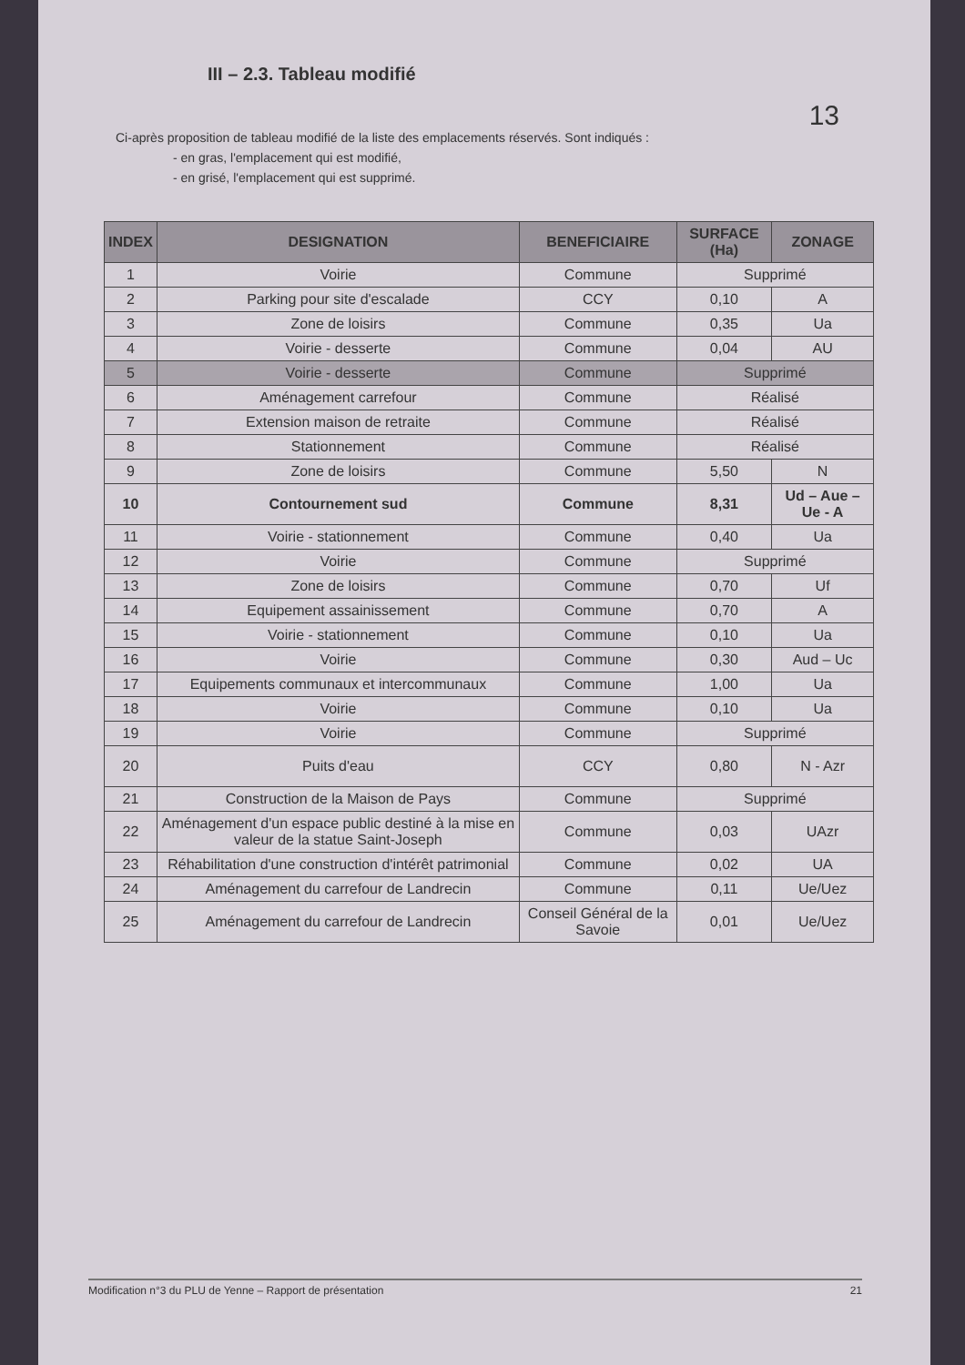III – 2.3. Tableau modifié
13
Ci-après proposition de tableau modifié de la liste des emplacements réservés. Sont indiqués :
- en gras, l'emplacement qui est modifié,
- en grisé, l'emplacement qui est supprimé.
| INDEX | DESIGNATION | BENEFICIAIRE | SURFACE (Ha) | ZONAGE |
| --- | --- | --- | --- | --- |
| 1 | Voirie | Commune | Supprimé | |
| 2 | Parking pour site d'escalade | CCY | 0,10 | A |
| 3 | Zone de loisirs | Commune | 0,35 | Ua |
| 4 | Voirie - desserte | Commune | 0,04 | AU |
| 5 | Voirie - desserte | Commune | Supprimé | |
| 6 | Aménagement carrefour | Commune | Réalisé | |
| 7 | Extension maison de retraite | Commune | Réalisé | |
| 8 | Stationnement | Commune | Réalisé | |
| 9 | Zone de loisirs | Commune | 5,50 | N |
| 10 | Contournement sud | Commune | 8,31 | Ud – Aue – Ue - A |
| 11 | Voirie - stationnement | Commune | 0,40 | Ua |
| 12 | Voirie | Commune | Supprimé | |
| 13 | Zone de loisirs | Commune | 0,70 | Uf |
| 14 | Equipement assainissement | Commune | 0,70 | A |
| 15 | Voirie - stationnement | Commune | 0,10 | Ua |
| 16 | Voirie | Commune | 0,30 | Aud – Uc |
| 17 | Equipements communaux et intercommunaux | Commune | 1,00 | Ua |
| 18 | Voirie | Commune | 0,10 | Ua |
| 19 | Voirie | Commune | Supprimé | |
| 20 | Puits d'eau | CCY | 0,80 | N - Azr |
| 21 | Construction de la Maison de Pays | Commune | Supprimé | |
| 22 | Aménagement d'un espace public destiné à la mise en valeur de la statue Saint-Joseph | Commune | 0,03 | UAzr |
| 23 | Réhabilitation d'une construction d'intérêt patrimonial | Commune | 0,02 | UA |
| 24 | Aménagement du carrefour de Landrecin | Commune | 0,11 | Ue/Uez |
| 25 | Aménagement du carrefour de Landrecin | Conseil Général de la Savoie | 0,01 | Ue/Uez |
Modification n°3 du PLU de Yenne – Rapport de présentation 21